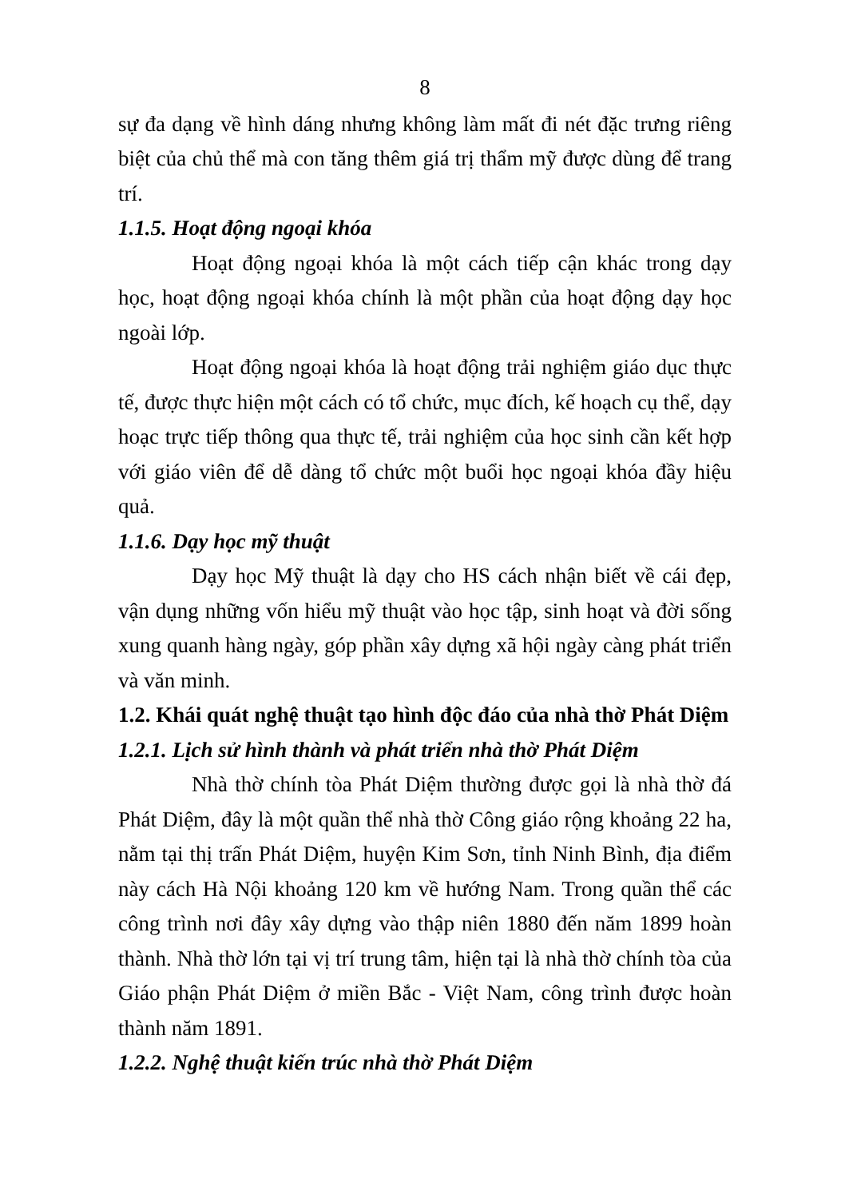8
sự đa dạng về hình dáng nhưng không làm mất đi nét đặc trưng riêng biệt của chủ thể mà con tăng thêm giá trị thẩm mỹ được dùng để trang trí.
1.1.5. Hoạt động ngoại khóa
Hoạt động ngoại khóa là một cách tiếp cận khác trong dạy học, hoạt động ngoại khóa chính là một phần của hoạt động dạy học ngoài lớp.
Hoạt động ngoại khóa là hoạt động trải nghiệm giáo dục thực tế, được thực hiện một cách có tổ chức, mục đích, kế hoạch cụ thể, dạy hoạc trực tiếp thông qua thực tế, trải nghiệm của học sinh cần kết hợp với giáo viên để dễ dàng tổ chức một buổi học ngoại khóa đầy hiệu quả.
1.1.6. Dạy học mỹ thuật
Dạy học Mỹ thuật là dạy cho HS cách nhận biết về cái đẹp, vận dụng những vốn hiểu mỹ thuật vào học tập, sinh hoạt và đời sống xung quanh hàng ngày, góp phần xây dựng xã hội ngày càng phát triển và văn minh.
1.2. Khái quát nghệ thuật tạo hình độc đáo của nhà thờ Phát Diệm
1.2.1. Lịch sử hình thành và phát triển nhà thờ Phát Diệm
Nhà thờ chính tòa Phát Diệm thường được gọi là nhà thờ đá Phát Diệm, đây là một quần thể nhà thờ Công giáo rộng khoảng 22 ha, nằm tại thị trấn Phát Diệm, huyện Kim Sơn, tỉnh Ninh Bình, địa điểm này cách Hà Nội khoảng 120 km về hướng Nam. Trong quần thể các công trình nơi đây xây dựng vào thập niên 1880 đến năm 1899 hoàn thành. Nhà thờ lớn tại vị trí trung tâm, hiện tại là nhà thờ chính tòa của Giáo phận Phát Diệm ở miền Bắc - Việt Nam, công trình được hoàn thành năm 1891.
1.2.2. Nghệ thuật kiến trúc nhà thờ Phát Diệm